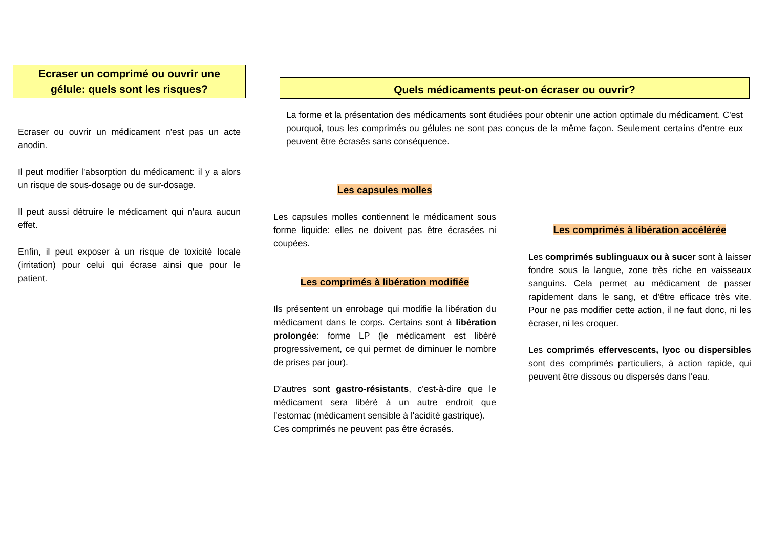Ecraser un comprimé ou ouvrir une
gélule: quels sont les risques?
Ecraser ou ouvrir un médicament n'est pas un acte anodin.
Il peut modifier l'absorption du médicament: il y a alors un risque de sous-dosage ou de sur-dosage.
Il peut aussi détruire le médicament qui n'aura aucun effet.
Enfin, il peut exposer à un risque de toxicité locale (irritation) pour celui qui écrase ainsi que pour le patient.
Quels médicaments peut-on écraser ou ouvrir?
La forme et la présentation des médicaments sont étudiées pour obtenir une action optimale du médicament. C'est pourquoi, tous les comprimés ou gélules ne sont pas conçus de la même façon. Seulement certains d'entre eux peuvent être écrasés sans conséquence.
Les capsules molles
Les capsules molles contiennent le médicament sous forme liquide: elles ne doivent pas être écrasées ni coupées.
Les comprimés à libération modifiée
Ils présentent un enrobage qui modifie la libération du médicament dans le corps. Certains sont à libération prolongée: forme LP (le médicament est libéré progressivement, ce qui permet de diminuer le nombre de prises par jour).
D'autres sont gastro-résistants, c'est-à-dire que le médicament sera libéré à un autre endroit que l'estomac (médicament sensible à l'acidité gastrique).
Ces comprimés ne peuvent pas être écrasés.
Les comprimés à libération accélérée
Les comprimés sublinguaux ou à sucer sont à laisser fondre sous la langue, zone très riche en vaisseaux sanguins. Cela permet au médicament de passer rapidement dans le sang, et d'être efficace très vite. Pour ne pas modifier cette action, il ne faut donc, ni les écraser, ni les croquer.
Les comprimés effervescents, lyoc ou dispersibles sont des comprimés particuliers, à action rapide, qui peuvent être dissous ou dispersés dans l'eau.